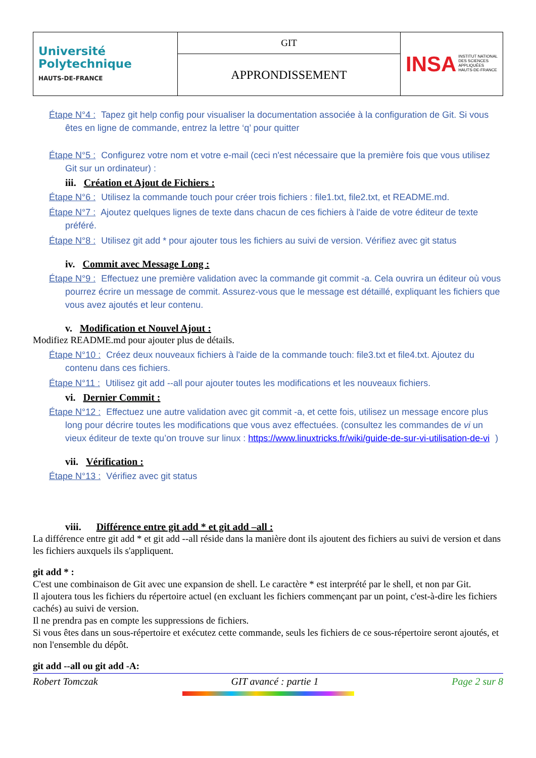| Université Polytechnique HAUTS-DE-FRANCE | GIT | INSA INSTITUT NATIONAL DES SCIENCES APPLIQUÉES HAUTS-DE-FRANCE |
| | APPRONDISSEMENT | |
Étape N°4 : Tapez git help config pour visualiser la documentation associée à la configuration de Git. Si vous êtes en ligne de commande, entrez la lettre ‘q’ pour quitter
Étape N°5 : Configurez votre nom et votre e-mail (ceci n'est nécessaire que la première fois que vous utilisez Git sur un ordinateur) :
iii. Création et Ajout de Fichiers :
Étape N°6 : Utilisez la commande touch pour créer trois fichiers : file1.txt, file2.txt, et README.md.
Étape N°7 : Ajoutez quelques lignes de texte dans chacun de ces fichiers à l'aide de votre éditeur de texte préféré.
Étape N°8 : Utilisez git add * pour ajouter tous les fichiers au suivi de version. Vérifiez avec git status
iv. Commit avec Message Long :
Étape N°9 : Effectuez une première validation avec la commande git commit -a. Cela ouvrira un éditeur où vous pourrez écrire un message de commit. Assurez-vous que le message est détaillé, expliquant les fichiers que vous avez ajoutés et leur contenu.
v. Modification et Nouvel Ajout :
Modifiez README.md pour ajouter plus de détails.
Étape N°10 : Créez deux nouveaux fichiers à l'aide de la commande touch: file3.txt et file4.txt. Ajoutez du contenu dans ces fichiers.
Étape N°11 : Utilisez git add --all pour ajouter toutes les modifications et les nouveaux fichiers.
vi. Dernier Commit :
Étape N°12 : Effectuez une autre validation avec git commit -a, et cette fois, utilisez un message encore plus long pour décrire toutes les modifications que vous avez effectuées. (consultez les commandes de vi un vieux éditeur de texte qu’on trouve sur linux : https://www.linuxtricks.fr/wiki/guide-de-sur-vi-utilisation-de-vi )
vii. Vérification :
Étape N°13 : Vérifiez avec git status
viii. Différence entre git add * et git add –all :
La différence entre git add * et git add --all réside dans la manière dont ils ajoutent des fichiers au suivi de version et dans les fichiers auxquels ils s'appliquent.
git add * :
C'est une combinaison de Git avec une expansion de shell. Le caractère * est interprété par le shell, et non par Git.
Il ajoutera tous les fichiers du répertoire actuel (en excluant les fichiers commençant par un point, c'est-à-dire les fichiers cachés) au suivi de version.
Il ne prendra pas en compte les suppressions de fichiers.
Si vous êtes dans un sous-répertoire et exécutez cette commande, seuls les fichiers de ce sous-répertoire seront ajoutés, et non l'ensemble du dépôt.
git add --all ou git add -A:
Robert Tomczak GIT avancé : partie 1 Page 2 sur 8